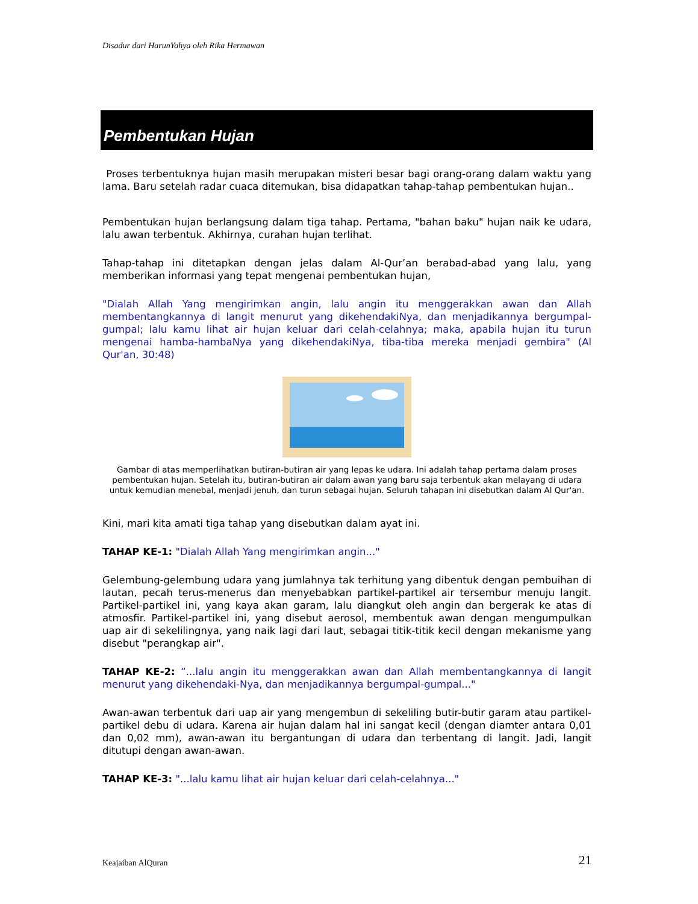Disadur dari HarunYahya oleh Rika Hermawan
Pembentukan Hujan
Proses terbentuknya hujan masih merupakan misteri besar bagi orang-orang dalam waktu yang lama. Baru setelah radar cuaca ditemukan, bisa didapatkan tahap-tahap pembentukan hujan..
Pembentukan hujan berlangsung dalam tiga tahap. Pertama, "bahan baku" hujan naik ke udara, lalu awan terbentuk. Akhirnya, curahan hujan terlihat.
Tahap-tahap ini ditetapkan dengan jelas dalam Al-Qur’an berabad-abad yang lalu, yang memberikan informasi yang tepat mengenai pembentukan hujan,
"Dialah Allah Yang mengirimkan angin, lalu angin itu menggerakkan awan dan Allah membentangkannya di langit menurut yang dikehendakiNya, dan menjadikannya bergumpal-gumpal; lalu kamu lihat air hujan keluar dari celah-celahnya; maka, apabila hujan itu turun mengenai hamba-hambaNya yang dikehendakiNya, tiba-tiba mereka menjadi gembira" (Al Qur'an, 30:48)
Gambar di atas memperlihatkan butiran-butiran air yang lepas ke udara. Ini adalah tahap pertama dalam proses pembentukan hujan. Setelah itu, butiran-butiran air dalam awan yang baru saja terbentuk akan melayang di udara untuk kemudian menebal, menjadi jenuh, dan turun sebagai hujan. Seluruh tahapan ini disebutkan dalam Al Qur'an.
Kini, mari kita amati tiga tahap yang disebutkan dalam ayat ini.
TAHAP KE-1: "Dialah Allah Yang mengirimkan angin..."
Gelembung-gelembung udara yang jumlahnya tak terhitung yang dibentuk dengan pembuihan di lautan, pecah terus-menerus dan menyebabkan partikel-partikel air tersembur menuju langit. Partikel-partikel ini, yang kaya akan garam, lalu diangkut oleh angin dan bergerak ke atas di atmosfir. Partikel-partikel ini, yang disebut aerosol, membentuk awan dengan mengumpulkan uap air di sekelilingnya, yang naik lagi dari laut, sebagai titik-titik kecil dengan mekanisme yang disebut "perangkap air".
TAHAP KE-2: “...lalu angin itu menggerakkan awan dan Allah membentangkannya di langit menurut yang dikehendaki-Nya, dan menjadikannya bergumpal-gumpal..."
Awan-awan terbentuk dari uap air yang mengembun di sekeliling butir-butir garam atau partikel-partikel debu di udara. Karena air hujan dalam hal ini sangat kecil (dengan diamter antara 0,01 dan 0,02 mm), awan-awan itu bergantungan di udara dan terbentang di langit. Jadi, langit ditutupi dengan awan-awan.
TAHAP KE-3: "...lalu kamu lihat air hujan keluar dari celah-celahnya..."
Keajaiban AlQuran 21